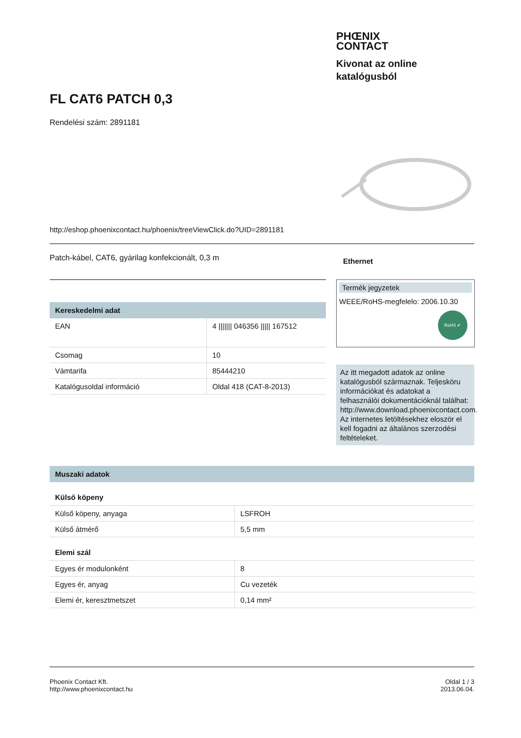PHŒNIX
CONTACT
Kivonat az online
katalógusból
FL CAT6 PATCH 0,3
Rendelési szám: 2891181
http://eshop.phoenixcontact.hu/phoenix/treeViewClick.do?UID=2891181
Patch-kábel, CAT6, gyárilag konfekcionált, 0,3 m Ethernet
Kereskedelmi adat
| EAN | 4 /////// 046356 ///// 167512 |
| Csomag | 10 |
| Vámtarifa | 85444210 |
| Katalógusoldal információ | Oldal 418 (CAT-8-2013) |
Termék jegyzetek
WEEE/RoHS-megfelelo: 2006.10.30
RoHS ✔
Az itt megadott adatok az online katalógusból származnak. Teljesköru információkat és adatokat a felhasználói dokumentációknál találhat: http://www.download.phoenixcontact.com. Az internetes letöltésekhez eloször el kell fogadni az általános szerzodési feltételeket.
Muszaki adatok
Külső köpeny
| Külső köpeny, anyaga | LSFROH |
| Külső átmérő | 5,5 mm |
Elemi szál
| Egyes ér modulonként | 8 |
| Egyes ér, anyag | Cu vezeték |
| Elemi ér, keresztmetszet | 0,14 mm² |
Phoenix Contact Kft.
http://www.phoenixcontact.hu
Oldal 1 / 3
2013.06.04.